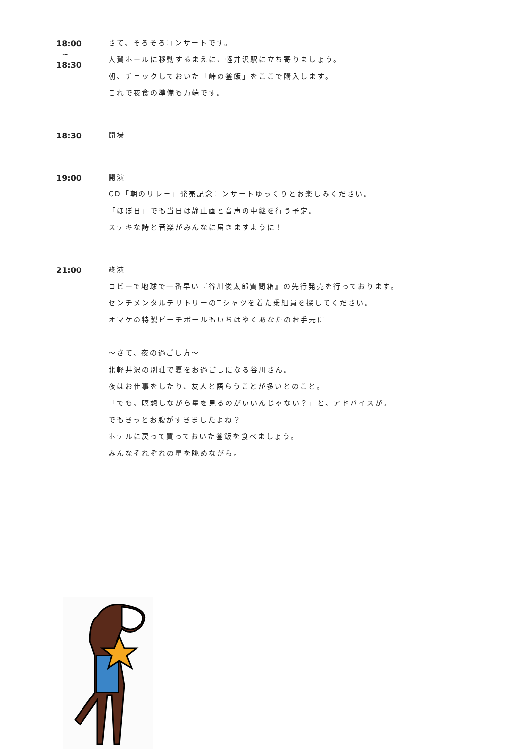18:00
~
18:30
さて、そろそろコンサートです。
大賀ホールに移動するまえに、軽井沢駅に立ち寄りましょう。
朝、チェックしておいた「峠の釜飯」をここで購入します。
これで夜食の準備も万端です。
18:30
開場
19:00
開演
CD「朝のリレー」発売記念コンサートゆっくりとお楽しみください。
「ほぼ日」でも当日は静止画と音声の中継を行う予定。
ステキな詩と音楽がみんなに届きますように！
21:00
終演
ロビーで地球で一番早い『谷川俊太郎質問箱』の先行発売を行っております。
センチメンタルテリトリーのTシャツを着た乗組員を探してください。
オマケの特製ビーチボールもいちはやくあなたのお手元に！
～さて、夜の過ごし方～
北軽井沢の別荘で夏をお過ごしになる谷川さん。
夜はお仕事をしたり、友人と語らうことが多いとのこと。
「でも、瞑想しながら星を見るのがいいんじゃない？」と、アドバイスが。
でもきっとお腹がすきましたよね？
ホテルに戻って買っておいた釜飯を食べましょう。
みんなそれぞれの星を眺めながら。